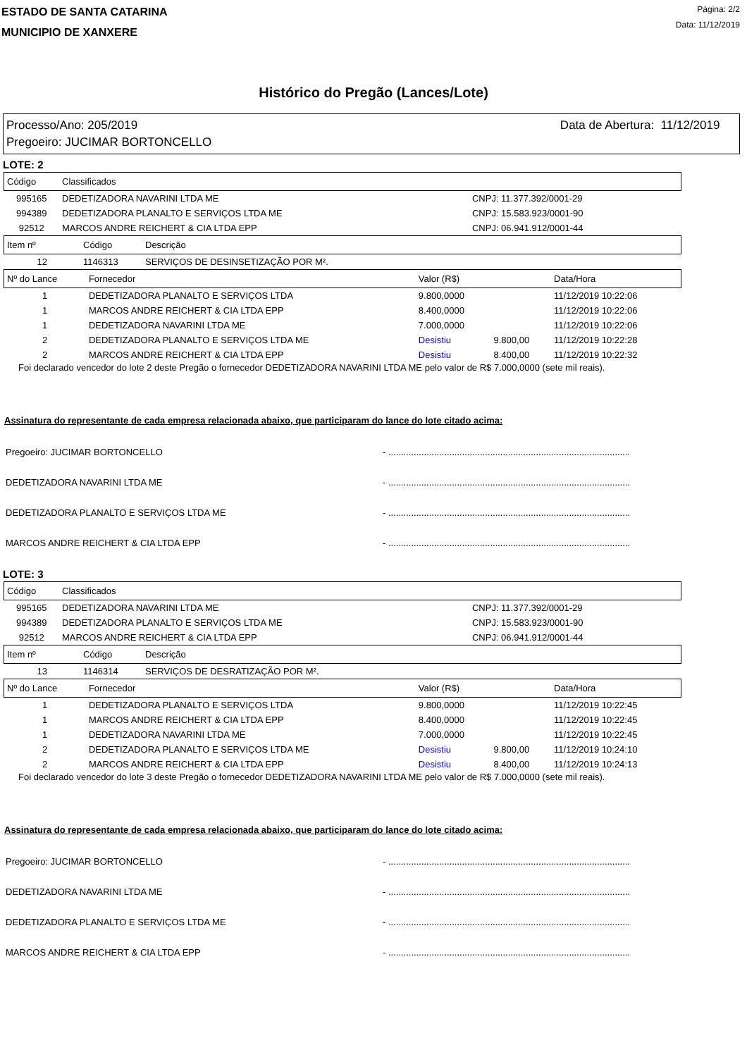ESTADO DE SANTA CATARINA
MUNICIPIO DE XANXERE
Página: 2/2
Data: 11/12/2019
Histórico do Pregão (Lances/Lote)
Processo/Ano: 205/2019
Pregoeiro: JUCIMAR BORTONCELLO
Data de Abertura: 11/12/2019
LOTE: 2
| Código | Classificados | |
| --- | --- | --- |
| 995165 | DEDETIZADORA NAVARINI LTDA ME | CNPJ: 11.377.392/0001-29 |
| 994389 | DEDETIZADORA PLANALTO E SERVIÇOS LTDA ME | CNPJ: 15.583.923/0001-90 |
| 92512 | MARCOS ANDRE REICHERT & CIA LTDA EPP | CNPJ: 06.941.912/0001-44 |
| Item nº | Código | Descrição |
| --- | --- | --- |
| 12 | 1146313 | SERVIÇOS DE DESINSETIZAÇÃO POR M². |
| Nº do Lance | Fornecedor | Valor (R$) | | Data/Hora |
| --- | --- | --- | --- | --- |
| 1 | DEDETIZADORA PLANALTO E SERVIÇOS LTDA | 9.800,0000 | | 11/12/2019 10:22:06 |
| 1 | MARCOS ANDRE REICHERT & CIA LTDA EPP | 8.400,0000 | | 11/12/2019 10:22:06 |
| 1 | DEDETIZADORA NAVARINI LTDA ME | 7.000,0000 | | 11/12/2019 10:22:06 |
| 2 | DEDETIZADORA PLANALTO E SERVIÇOS LTDA ME | Desistiu | 9.800,00 | 11/12/2019 10:22:28 |
| 2 | MARCOS ANDRE REICHERT & CIA LTDA EPP | Desistiu | 8.400,00 | 11/12/2019 10:22:32 |
Foi declarado vencedor do lote 2 deste Pregão o fornecedor DEDETIZADORA NAVARINI LTDA ME pelo valor de R$ 7.000,0000 (sete mil reais).
Assinatura do representante de cada empresa relacionada abaixo, que participaram do lance do lote citado acima:
Pregoeiro: JUCIMAR BORTONCELLO - ...............................................................................................
DEDETIZADORA NAVARINI LTDA ME - ...............................................................................................
DEDETIZADORA PLANALTO E SERVIÇOS LTDA ME - ...............................................................................................
MARCOS ANDRE REICHERT & CIA LTDA EPP - ...............................................................................................
LOTE: 3
| Código | Classificados | |
| --- | --- | --- |
| 995165 | DEDETIZADORA NAVARINI LTDA ME | CNPJ: 11.377.392/0001-29 |
| 994389 | DEDETIZADORA PLANALTO E SERVIÇOS LTDA ME | CNPJ: 15.583.923/0001-90 |
| 92512 | MARCOS ANDRE REICHERT & CIA LTDA EPP | CNPJ: 06.941.912/0001-44 |
| Item nº | Código | Descrição |
| --- | --- | --- |
| 13 | 1146314 | SERVIÇOS DE DESRATIZAÇÃO POR M². |
| Nº do Lance | Fornecedor | Valor (R$) | | Data/Hora |
| --- | --- | --- | --- | --- |
| 1 | DEDETIZADORA PLANALTO E SERVIÇOS LTDA | 9.800,0000 | | 11/12/2019 10:22:45 |
| 1 | MARCOS ANDRE REICHERT & CIA LTDA EPP | 8.400,0000 | | 11/12/2019 10:22:45 |
| 1 | DEDETIZADORA NAVARINI LTDA ME | 7.000,0000 | | 11/12/2019 10:22:45 |
| 2 | DEDETIZADORA PLANALTO E SERVIÇOS LTDA ME | Desistiu | 9.800,00 | 11/12/2019 10:24:10 |
| 2 | MARCOS ANDRE REICHERT & CIA LTDA EPP | Desistiu | 8.400,00 | 11/12/2019 10:24:13 |
Foi declarado vencedor do lote 3 deste Pregão o fornecedor DEDETIZADORA NAVARINI LTDA ME pelo valor de R$ 7.000,0000 (sete mil reais).
Assinatura do representante de cada empresa relacionada abaixo, que participaram do lance do lote citado acima:
Pregoeiro: JUCIMAR BORTONCELLO - ...............................................................................................
DEDETIZADORA NAVARINI LTDA ME - ...............................................................................................
DEDETIZADORA PLANALTO E SERVIÇOS LTDA ME - ...............................................................................................
MARCOS ANDRE REICHERT & CIA LTDA EPP - ...............................................................................................